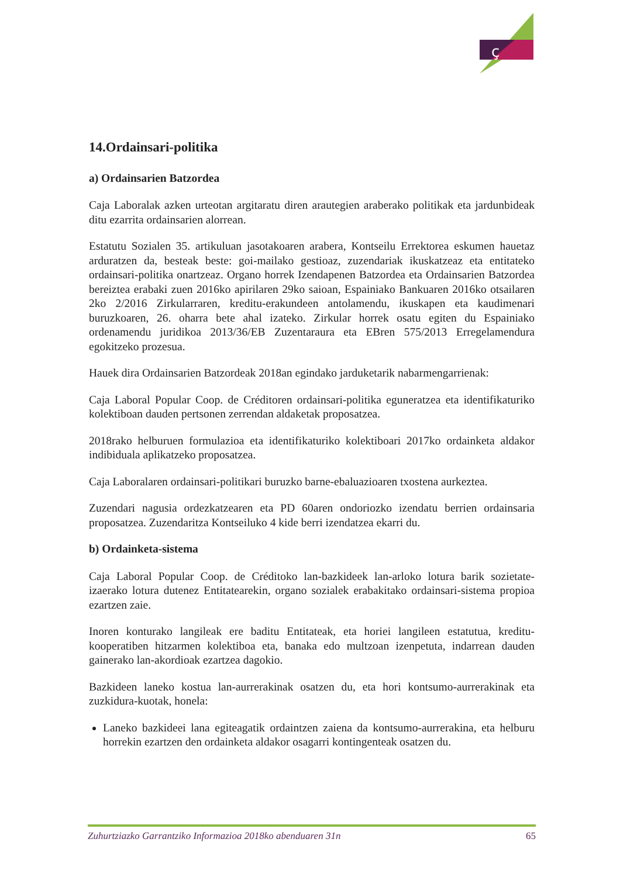ç
14.Ordainsari-politika
a) Ordainsarien Batzordea
Caja Laboralak azken urteotan argitaratu diren arautegien araberako politikak eta jardunbideak ditu ezarrita ordainsarien alorrean.
Estatutu Sozialen 35. artikuluan jasotakoaren arabera, Kontseilu Errektorea eskumen hauetaz arduratzen da, besteak beste: goi-mailako gestioaz, zuzendariak ikuskatzeaz eta entitateko ordainsari-politika onartzeaz. Organo horrek Izendapenen Batzordea eta Ordainsarien Batzordea bereiztea erabaki zuen 2016ko apirilaren 29ko saioan, Espainiako Bankuaren 2016ko otsailaren 2ko 2/2016 Zirkularraren, kreditu-erakundeen antolamendu, ikuskapen eta kaudimenari buruzkoaren, 26. oharra bete ahal izateko. Zirkular horrek osatu egiten du Espainiako ordenamendu juridikoa 2013/36/EB Zuzentaraura eta EBren 575/2013 Erregelamendura egokitzeko prozesua.
Hauek dira Ordainsarien Batzordeak 2018an egindako jarduketarik nabarmengarrienak:
Caja Laboral Popular Coop. de Créditoren ordainsari-politika eguneratzea eta identifikaturiko kolektiboan dauden pertsonen zerrendan aldaketak proposatzea.
2018rako helburuen formulazioa eta identifikaturiko kolektiboari 2017ko ordainketa aldakor indibiduala aplikatzeko proposatzea.
Caja Laboralaren ordainsari-politikari buruzko barne-ebaluazioaren txostena aurkeztea.
Zuzendari nagusia ordezkatzearen eta PD 60aren ondoriozko izendatu berrien ordainsaria proposatzea. Zuzendaritza Kontseiluko 4 kide berri izendatzea ekarri du.
b) Ordainketa-sistema
Caja Laboral Popular Coop. de Créditoko lan-bazkideek lan-arloko lotura barik sozietate-izaerako lotura dutenez Entitatearekin, organo sozialek erabakitako ordainsari-sistema propioa ezartzen zaie.
Inoren konturako langileak ere baditu Entitateak, eta horiei langileen estatutua, kreditu-kooperatiben hitzarmen kolektiboa eta, banaka edo multzoan izenpetuta, indarrean dauden gainerako lan-akordioak ezartzea dagokio.
Bazkideen laneko kostua lan-aurrerakinak osatzen du, eta hori kontsumo-aurrerakinak eta zuzkidura-kuotak, honela:
Laneko bazkideei lana egiteagatik ordaintzen zaiena da kontsumo-aurrerakina, eta helburu horrekin ezartzen den ordainketa aldakor osagarri kontingenteak osatzen du.
Zuhurtziazko Garrantziko Informazioa 2018ko abenduaren 31n 65